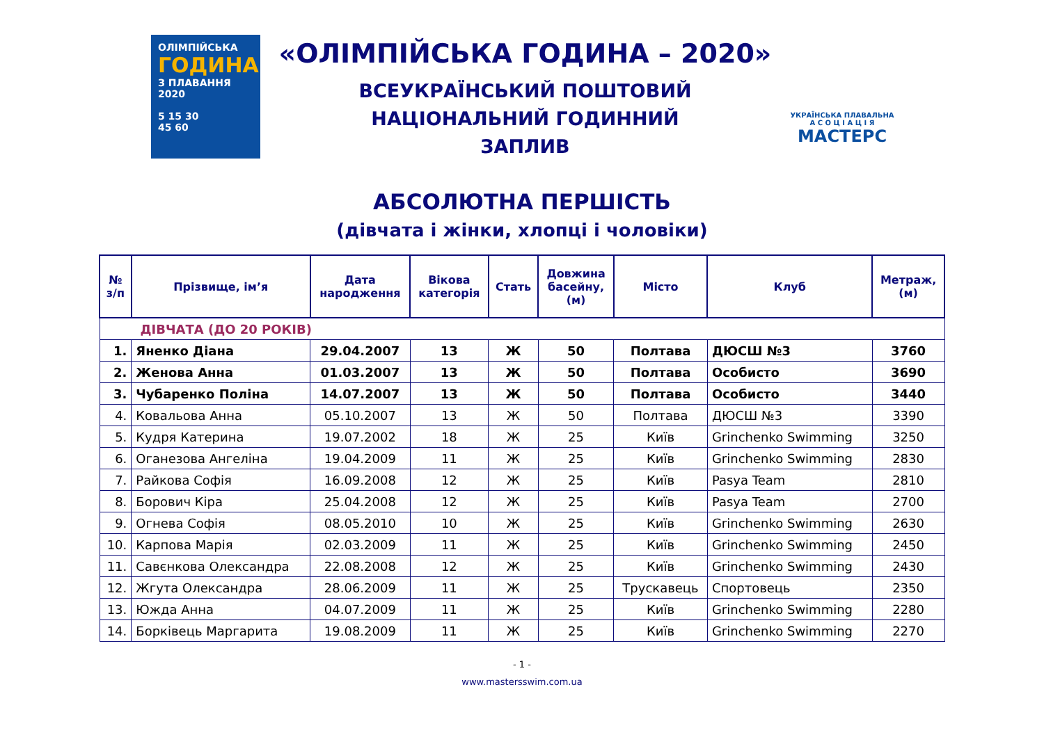ОЛІМПІЙСЬКА
ГОДИНА
З ПЛАВАННЯ 2020
5 15 30
45 60
«ОЛІМПІЙСЬКА ГОДИНА – 2020»
ВСЕУКРАЇНСЬКИЙ ПОШТОВИЙ
НАЦІОНАЛЬНИЙ ГОДИННИЙ
ЗАПЛИВ
УКРАЇНСЬКА ПЛАВАЛЬНА
А С О Ц І А Ц І Я
МАСТЕРС
АБСОЛЮТНА ПЕРШІСТЬ
(дівчата і жінки, хлопці і чоловіки)
| № з/п | Прізвище, ім’я | Дата народження | Вікова категорія | Стать | Довжина басейну, (м) | Місто | Клуб | Метраж, (м) |
| --- | --- | --- | --- | --- | --- | --- | --- | --- |
| ДІВЧАТА (ДО 20 РОКІВ) | | | | | | | | |
| 1. | Яненко Діана | 29.04.2007 | 13 | Ж | 50 | Полтава | ДЮСШ №3 | 3760 |
| 2. | Женова Анна | 01.03.2007 | 13 | Ж | 50 | Полтава | Особисто | 3690 |
| 3. | Чубаренко Поліна | 14.07.2007 | 13 | Ж | 50 | Полтава | Особисто | 3440 |
| 4. | Ковальова Анна | 05.10.2007 | 13 | Ж | 50 | Полтава | ДЮСШ №3 | 3390 |
| 5. | Кудря Катерина | 19.07.2002 | 18 | Ж | 25 | Київ | Grinchenko Swimming | 3250 |
| 6. | Оганезова Ангеліна | 19.04.2009 | 11 | Ж | 25 | Київ | Grinchenko Swimming | 2830 |
| 7. | Райкова Софія | 16.09.2008 | 12 | Ж | 25 | Київ | Pasya Team | 2810 |
| 8. | Борович Кіра | 25.04.2008 | 12 | Ж | 25 | Київ | Pasya Team | 2700 |
| 9. | Огнева Софія | 08.05.2010 | 10 | Ж | 25 | Київ | Grinchenko Swimming | 2630 |
| 10. | Карпова Марія | 02.03.2009 | 11 | Ж | 25 | Київ | Grinchenko Swimming | 2450 |
| 11. | Савєнкова Олександра | 22.08.2008 | 12 | Ж | 25 | Київ | Grinchenko Swimming | 2430 |
| 12. | Жгута Олександра | 28.06.2009 | 11 | Ж | 25 | Трускавець | Спортовець | 2350 |
| 13. | Южда Анна | 04.07.2009 | 11 | Ж | 25 | Київ | Grinchenko Swimming | 2280 |
| 14. | Борківець Маргарита | 19.08.2009 | 11 | Ж | 25 | Київ | Grinchenko Swimming | 2270 |
- 1 -
www.mastersswim.com.ua